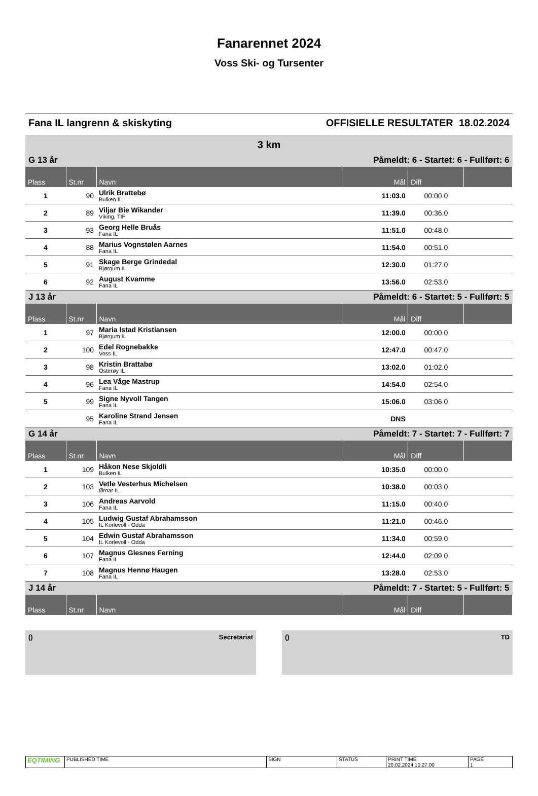Fanarennet 2024
Voss Ski- og Tursenter
Fana IL langrenn & skiskyting OFFISIELLE RESULTATER 18.02.2024
3 km
| G 13 år | | | Påmeldt: 6 - Startet: 6 - Fullført: 6 | | |
| Plass | St.nr | Navn | Mål | Diff | |
| 1 | 90 | Ulrik Brattebø Bulken IL | 11:03.0 | 00:00.0 | |
| 2 | 89 | Viljar Bie Wikander Viking, TIF | 11:39.0 | 00:36.0 | |
| 3 | 93 | Georg Helle Bruås Fana IL | 11:51.0 | 00:48.0 | |
| 4 | 88 | Marius Vognstølen Aarnes Fana IL | 11:54.0 | 00:51.0 | |
| 5 | 91 | Skage Berge Grindedal Bjørgum IL | 12:30.0 | 01:27.0 | |
| 6 | 92 | August Kvamme Fana IL | 13:56.0 | 02:53.0 | |
| J 13 år | | | Påmeldt: 6 - Startet: 5 - Fullført: 5 | | |
| Plass | St.nr | Navn | Mål | Diff | |
| 1 | 97 | Maria Istad Kristiansen Bjørgum IL | 12:00.0 | 00:00.0 | |
| 2 | 100 | Edel Rognebakke Voss IL | 12:47.0 | 00:47.0 | |
| 3 | 98 | Kristin Brattabø Osterøy IL | 13:02.0 | 01:02.0 | |
| 4 | 96 | Lea Våge Mastrup Fana IL | 14:54.0 | 02:54.0 | |
| 5 | 99 | Signe Nyvoll Tangen Fana IL | 15:06.0 | 03:06.0 | |
| | 95 | Karoline Strand Jensen Fana IL | DNS | | |
| G 14 år | | | Påmeldt: 7 - Startet: 7 - Fullført: 7 | | |
| Plass | St.nr | Navn | Mål | Diff | |
| 1 | 109 | Håkon Nese Skjoldli Bulken IL | 10:35.0 | 00:00.0 | |
| 2 | 103 | Vetle Vesterhus Michelsen Ørnar IL | 10:38.0 | 00:03.0 | |
| 3 | 106 | Andreas Aarvold Fana IL | 11:15.0 | 00:40.0 | |
| 4 | 105 | Ludwig Gustaf Abrahamsson IL Korlevoll - Odda | 11:21.0 | 00:46.0 | |
| 5 | 104 | Edwin Gustaf Abrahamsson IL Korlevoll - Odda | 11:34.0 | 00:59.0 | |
| 6 | 107 | Magnus Glesnes Ferning Fana IL | 12:44.0 | 02:09.0 | |
| 7 | 108 | Magnus Hennø Haugen Fana IL | 13:28.0 | 02:53.0 | |
| J 14 år | | | Påmeldt: 7 - Startet: 5 - Fullført: 5 | | |
| Plass | St.nr | Navn | Mål | Diff | |
() Secretariat () TD
| EQTIMING | PUBLISHED TIME | SIGN | STATUS | PRINT TIME 20.02.2024 10.27.00 | PAGE 1 |